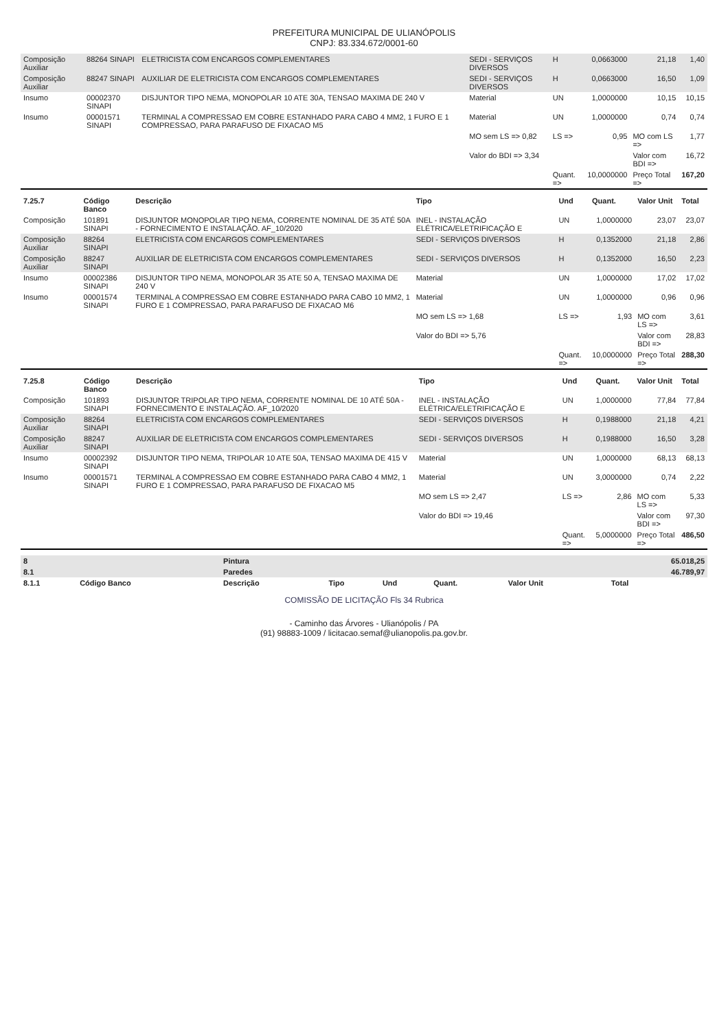PREFEITURA MUNICIPAL DE ULIANÓPOLIS
CNPJ: 83.334.672/0001-60
| Composição Auxiliar | 88264 SINAPI | ELETRICISTA COM ENCARGOS COMPLEMENTARES | SEDI - SERVIÇOS DIVERSOS | H | 0,0663000 | 21,18 | 1,40 |
| Composição Auxiliar | 88247 SINAPI | AUXILIAR DE ELETRICISTA COM ENCARGOS COMPLEMENTARES | SEDI - SERVIÇOS DIVERSOS | H | 0,0663000 | 16,50 | 1,09 |
| Insumo | 00002370 SINAPI | DISJUNTOR TIPO NEMA, MONOPOLAR 10 ATE 30A, TENSAO MAXIMA DE 240 V | Material | UN | 1,0000000 | 10,15 | 10,15 |
| Insumo | 00001571 SINAPI | TERMINAL A COMPRESSAO EM COBRE ESTANHADO PARA CABO 4 MM2, 1 FURO E 1 COMPRESSAO, PARA PARAFUSO DE FIXACAO M5 | Material | UN | 1,0000000 | 0,74 | 0,74 |
| | | | MO sem LS => 0,82 | LS => | 0,95 | MO com LS => | 1,77 |
| | | | Valor do BDI => 3,34 | | | Valor com BDI => | 16,72 |
| | | | | Quant. => | 10,0000000 | Preço Total => | 167,20 |
| 7.25.7 | Código Banco | Descrição | Tipo | Und | Quant. | Valor Unit | Total |
| --- | --- | --- | --- | --- | --- | --- | --- |
| Composição | 101891 SINAPI | DISJUNTOR MONOPOLAR TIPO NEMA, CORRENTE NOMINAL DE 35 ATÉ 50A - FORNECIMENTO E INSTALAÇÃO. AF_10/2020 | INEL - INSTALAÇÃO ELÉTRICA/ELETRIFICAÇÃO E | UN | 1,0000000 | 23,07 | 23,07 |
| Composição Auxiliar | 88264 SINAPI | ELETRICISTA COM ENCARGOS COMPLEMENTARES | SEDI - SERVIÇOS DIVERSOS | H | 0,1352000 | 21,18 | 2,86 |
| Composição Auxiliar | 88247 SINAPI | AUXILIAR DE ELETRICISTA COM ENCARGOS COMPLEMENTARES | SEDI - SERVIÇOS DIVERSOS | H | 0,1352000 | 16,50 | 2,23 |
| Insumo | 00002386 SINAPI | DISJUNTOR TIPO NEMA, MONOPOLAR 35 ATE 50 A, TENSAO MAXIMA DE 240 V | Material | UN | 1,0000000 | 17,02 | 17,02 |
| Insumo | 00001574 SINAPI | TERMINAL A COMPRESSAO EM COBRE ESTANHADO PARA CABO 10 MM2, 1 FURO E 1 COMPRESSAO, PARA PARAFUSO DE FIXACAO M6 | Material | UN | 1,0000000 | 0,96 | 0,96 |
| | | | MO sem LS => 1,68 | LS => | 1,93 | MO com LS => | 3,61 |
| | | | Valor do BDI => 5,76 | | | Valor com BDI => | 28,83 |
| | | | | Quant. => | 10,0000000 | Preço Total => | 288,30 |
| 7.25.8 | Código Banco | Descrição | Tipo | Und | Quant. | Valor Unit | Total |
| --- | --- | --- | --- | --- | --- | --- | --- |
| Composição | 101893 SINAPI | DISJUNTOR TRIPOLAR TIPO NEMA, CORRENTE NOMINAL DE 10 ATÉ 50A - FORNECIMENTO E INSTALAÇÃO. AF_10/2020 | INEL - INSTALAÇÃO ELÉTRICA/ELETRIFICAÇÃO E | UN | 1,0000000 | 77,84 | 77,84 |
| Composição Auxiliar | 88264 SINAPI | ELETRICISTA COM ENCARGOS COMPLEMENTARES | SEDI - SERVIÇOS DIVERSOS | H | 0,1988000 | 21,18 | 4,21 |
| Composição Auxiliar | 88247 SINAPI | AUXILIAR DE ELETRICISTA COM ENCARGOS COMPLEMENTARES | SEDI - SERVIÇOS DIVERSOS | H | 0,1988000 | 16,50 | 3,28 |
| Insumo | 00002392 SINAPI | DISJUNTOR TIPO NEMA, TRIPOLAR 10 ATE 50A, TENSAO MAXIMA DE 415 V | Material | UN | 1,0000000 | 68,13 | 68,13 |
| Insumo | 00001571 SINAPI | TERMINAL A COMPRESSAO EM COBRE ESTANHADO PARA CABO 4 MM2, 1 FURO E 1 COMPRESSAO, PARA PARAFUSO DE FIXACAO M5 | Material | UN | 3,0000000 | 0,74 | 2,22 |
| | | | MO sem LS => 2,47 | LS => | 2,86 | MO com LS => | 5,33 |
| | | | Valor do BDI => 19,46 | | | Valor com BDI => | 97,30 |
| | | | | Quant. => | 5,0000000 | Preço Total => | 486,50 |
| 8 | | Pintura | | | | | 65.018,25 |
| 8.1 | | Paredes | | | | | 46.789,97 |
| 8.1.1 | Código Banco | Descrição | Tipo | Und | Quant. | Valor Unit | Total |
COMISSÃO DE LICITAÇÃO Fls 34 Rubrica
- Caminho das Árvores - Ulianópolis / PA
(91) 98883-1009 / licitacao.semaf@ulianopolis.pa.gov.br.